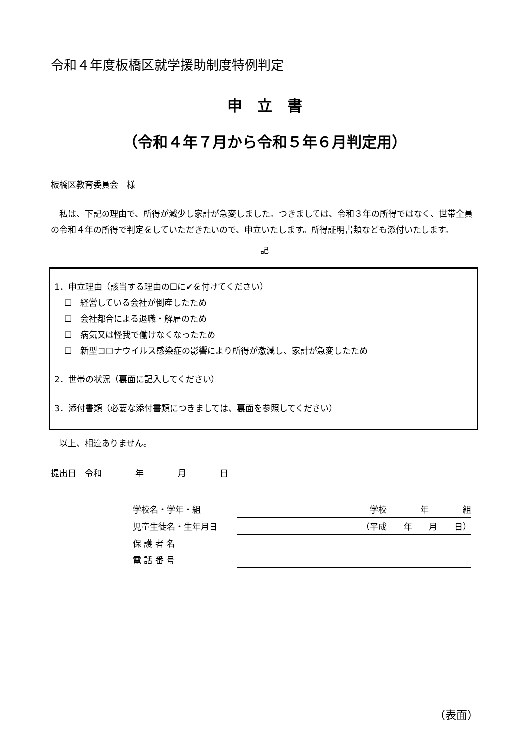令和４年度板橋区就学援助制度特例判定
申　立　書
（令和４年７月から令和５年６月判定用）
板橋区教育委員会　様
　私は、下記の理由で、所得が減少し家計が急変しました。つきましては、令和３年の所得ではなく、世帯全員の令和４年の所得で判定をしていただきたいので、申立いたします。所得証明書類なども添付いたします。
記
1．申立理由（該当する理由の☐に✔を付けてください）
☐　経営している会社が倒産したため
☐　会社都合による退職・解雇のため
☐　病気又は怪我で働けなくなったため
☐　新型コロナウイルス感染症の影響により所得が激減し、家計が急変したため
2．世帯の状況（裏面に記入してください）
3．添付書類（必要な添付書類につきましては、裏面を参照してください）
　以上、相違ありません。
提出日　令和　　　　年　　　　月　　　　日
| 学校名・学年・組 | 学校 年 組 |
| 児童生徒名・生年月日 | （平成 年 月 日） |
| 保 護 者 名 | |
| 電 話 番 号 | |
（表面）